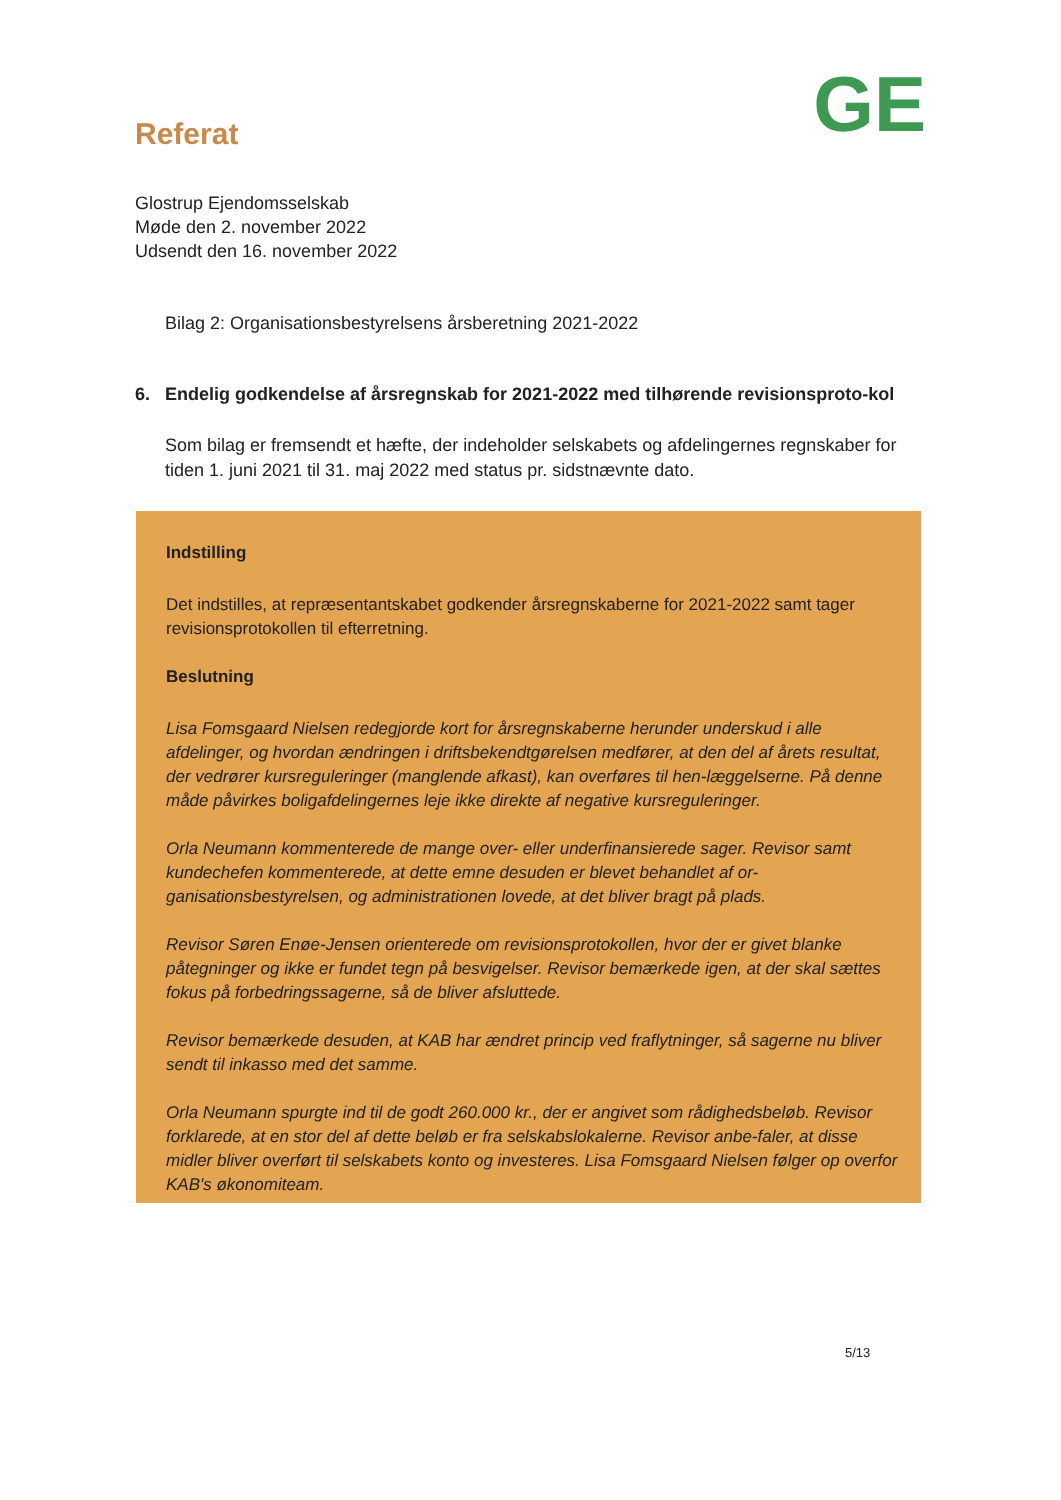Referat
GE
Glostrup Ejendomsselskab
Møde den 2. november 2022
Udsendt den 16. november 2022
Bilag 2: Organisationsbestyrelsens årsberetning 2021-2022
6. Endelig godkendelse af årsregnskab for 2021-2022 med tilhørende revisionsproto-kol
Som bilag er fremsendt et hæfte, der indeholder selskabets og afdelingernes regnskaber for tiden 1. juni 2021 til 31. maj 2022 med status pr. sidstnævnte dato.
Indstilling
Det indstilles, at repræsentantskabet godkender årsregnskaberne for 2021-2022 samt tager revisionsprotokollen til efterretning.
Beslutning
Lisa Fomsgaard Nielsen redegjorde kort for årsregnskaberne herunder underskud i alle afdelinger, og hvordan ændringen i driftsbekendtgørelsen medfører, at den del af årets resultat, der vedrører kursreguleringer (manglende afkast), kan overføres til hen-læggelserne. På denne måde påvirkes boligafdelingernes leje ikke direkte af negative kursreguleringer.
Orla Neumann kommenterede de mange over- eller underfinansierede sager. Revisor samt kundechefen kommenterede, at dette emne desuden er blevet behandlet af or-ganisationsbestyrelsen, og administrationen lovede, at det bliver bragt på plads.
Revisor Søren Enøe-Jensen orienterede om revisionsprotokollen, hvor der er givet blanke påtegninger og ikke er fundet tegn på besvigelser. Revisor bemærkede igen, at der skal sættes fokus på forbedringssagerne, så de bliver afsluttede.
Revisor bemærkede desuden, at KAB har ændret princip ved fraflytninger, så sagerne nu bliver sendt til inkasso med det samme.
Orla Neumann spurgte ind til de godt 260.000 kr., der er angivet som rådighedsbeløb. Revisor forklarede, at en stor del af dette beløb er fra selskabslokalerne. Revisor anbe-faler, at disse midler bliver overført til selskabets konto og investeres. Lisa Fomsgaard Nielsen følger op overfor KAB's økonomiteam.
5/13